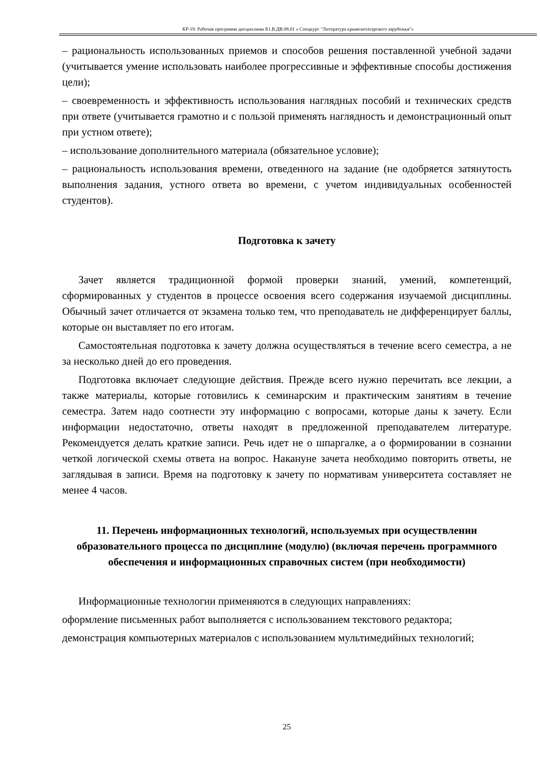КР-19: Рабочая программа дисциплины Б1.В.ДВ.08.01 « Спецкурс "Литература крымскотатарского зарубежья"»
– рациональность использованных приемов и способов решения поставленной учебной задачи (учитывается умение использовать наиболее прогрессивные и эффективные способы достижения цели);
– своевременность и эффективность использования наглядных пособий и технических средств при ответе (учитывается грамотно и с пользой применять наглядность и демонстрационный опыт при устном ответе);
– использование дополнительного материала (обязательное условие);
– рациональность использования времени, отведенного на задание (не одобряется затянутость выполнения задания, устного ответа во времени, с учетом индивидуальных особенностей студентов).
Подготовка к зачету
Зачет является традиционной формой проверки знаний, умений, компетенций, сформированных у студентов в процессе освоения всего содержания изучаемой дисциплины. Обычный зачет отличается от экзамена только тем, что преподаватель не дифференцирует баллы, которые он выставляет по его итогам.
Самостоятельная подготовка к зачету должна осуществляться в течение всего семестра, а не за несколько дней до его проведения.
Подготовка включает следующие действия. Прежде всего нужно перечитать все лекции, а также материалы, которые готовились к семинарским и практическим занятиям в течение семестра. Затем надо соотнести эту информацию с вопросами, которые даны к зачету. Если информации недостаточно, ответы находят в предложенной преподавателем литературе. Рекомендуется делать краткие записи. Речь идет не о шпаргалке, а о формировании в сознании четкой логической схемы ответа на вопрос. Накануне зачета необходимо повторить ответы, не заглядывая в записи. Время на подготовку к зачету по нормативам университета составляет не менее 4 часов.
11. Перечень информационных технологий, используемых при осуществлении образовательного процесса по дисциплине (модулю) (включая перечень программного обеспечения и информационных справочных систем (при необходимости)
Информационные технологии применяются в следующих направлениях:
оформление письменных работ выполняется с использованием текстового редактора;
демонстрация компьютерных материалов с использованием мультимедийных технологий;
25